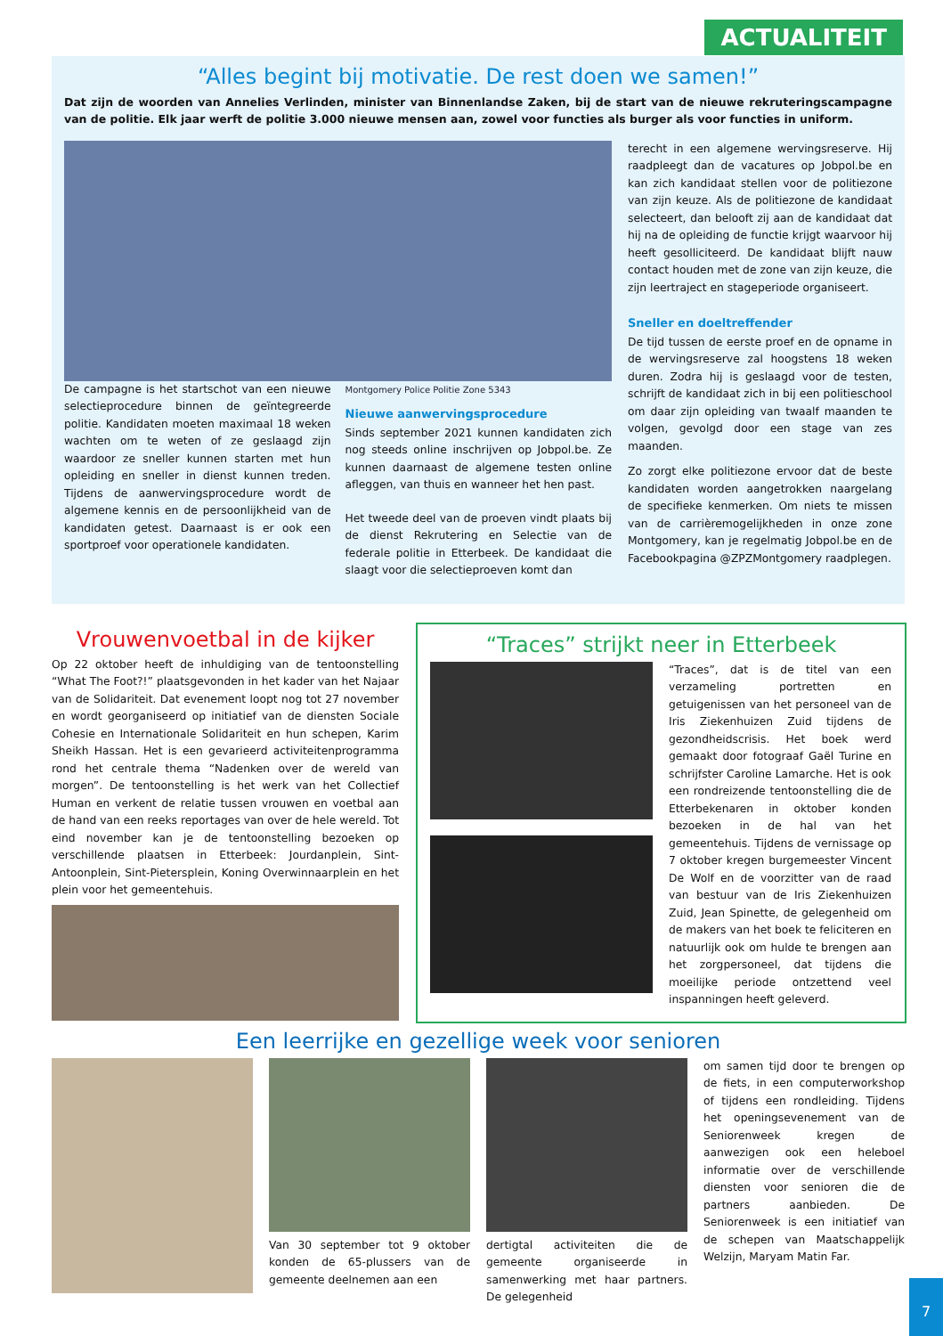ACTUALITEIT
“Alles begint bij motivatie. De rest doen we samen!”
Dat zijn de woorden van Annelies Verlinden, minister van Binnenlandse Zaken, bij de start van de nieuwe rekruteringscampagne van de politie. Elk jaar werft de politie 3.000 nieuwe mensen aan, zowel voor functies als burger als voor functies in uniform.
De campagne is het startschot van een nieuwe selectieprocedure binnen de geïntegreerde politie. Kandidaten moeten maximaal 18 weken wachten om te weten of ze geslaagd zijn waardoor ze sneller kunnen starten met hun opleiding en sneller in dienst kunnen treden. Tijdens de aanwervingsprocedure wordt de algemene kennis en de persoonlijkheid van de kandidaten getest. Daarnaast is er ook een sportproef voor operationele kandidaten.
Montgomery Police Politie Zone 5343
Nieuwe aanwervingsprocedure
Sinds september 2021 kunnen kandidaten zich nog steeds online inschrijven op Jobpol.be. Ze kunnen daarnaast de algemene testen online afleggen, van thuis en wanneer het hen past.
Het tweede deel van de proeven vindt plaats bij de dienst Rekrutering en Selectie van de federale politie in Etterbeek. De kandidaat die slaagt voor die selectieproeven komt dan
terecht in een algemene wervingsreserve. Hij raadpleegt dan de vacatures op Jobpol.be en kan zich kandidaat stellen voor de politiezone van zijn keuze. Als de politiezone de kandidaat selecteert, dan belooft zij aan de kandidaat dat hij na de opleiding de functie krijgt waarvoor hij heeft gesolliciteerd. De kandidaat blijft nauw contact houden met de zone van zijn keuze, die zijn leertraject en stageperiode organiseert.
Sneller en doeltreffender
De tijd tussen de eerste proef en de opname in de wervingsreserve zal hoogstens 18 weken duren. Zodra hij is geslaagd voor de testen, schrijft de kandidaat zich in bij een politieschool om daar zijn opleiding van twaalf maanden te volgen, gevolgd door een stage van zes maanden.
Zo zorgt elke politiezone ervoor dat de beste kandidaten worden aangetrokken naargelang de specifieke kenmerken. Om niets te missen van de carrièremogelijkheden in onze zone Montgomery, kan je regelmatig Jobpol.be en de Facebookpagina @ZPZMontgomery raadplegen.
Vrouwenvoetbal in de kijker
Op 22 oktober heeft de inhuldiging van de tentoonstelling “What The Foot?!” plaatsgevonden in het kader van het Najaar van de Solidariteit. Dat evenement loopt nog tot 27 november en wordt georganiseerd op initiatief van de diensten Sociale Cohesie en Internationale Solidariteit en hun schepen, Karim Sheikh Hassan. Het is een gevarieerd activiteitenprogramma rond het centrale thema “Nadenken over de wereld van morgen”. De tentoonstelling is het werk van het Collectief Human en verkent de relatie tussen vrouwen en voetbal aan de hand van een reeks reportages van over de hele wereld. Tot eind november kan je de tentoonstelling bezoeken op verschillende plaatsen in Etterbeek: Jourdanplein, Sint-Antoonplein, Sint-Pietersplein, Koning Overwinnaarplein en het plein voor het gemeentehuis.
“Traces” strijkt neer in Etterbeek
“Traces”, dat is de titel van een verzameling portretten en getuigenissen van het personeel van de Iris Ziekenhuizen Zuid tijdens de gezondheidscrisis. Het boek werd gemaakt door fotograaf Gaël Turine en schrijfster Caroline Lamarche. Het is ook een rondreizende tentoonstelling die de Etterbekenaren in oktober konden bezoeken in de hal van het gemeentehuis. Tijdens de vernissage op 7 oktober kregen burgemeester Vincent De Wolf en de voorzitter van de raad van bestuur van de Iris Ziekenhuizen Zuid, Jean Spinette, de gelegenheid om de makers van het boek te feliciteren en natuurlijk ook om hulde te brengen aan het zorgpersoneel, dat tijdens die moeilijke periode ontzettend veel inspanningen heeft geleverd.
Een leerrijke en gezellige week voor senioren
Van 30 september tot 9 oktober konden de 65-plussers van de gemeente deelnemen aan een
dertigtal activiteiten die de gemeente organiseerde in samenwerking met haar partners. De gelegenheid
om samen tijd door te brengen op de fiets, in een computerworkshop of tijdens een rondleiding. Tijdens het openingsevenement van de Seniorenweek kregen de aanwezigen ook een heleboel informatie over de verschillende diensten voor senioren die de partners aanbieden. De Seniorenweek is een initiatief van de schepen van Maatschappelijk Welzijn, Maryam Matin Far.
7